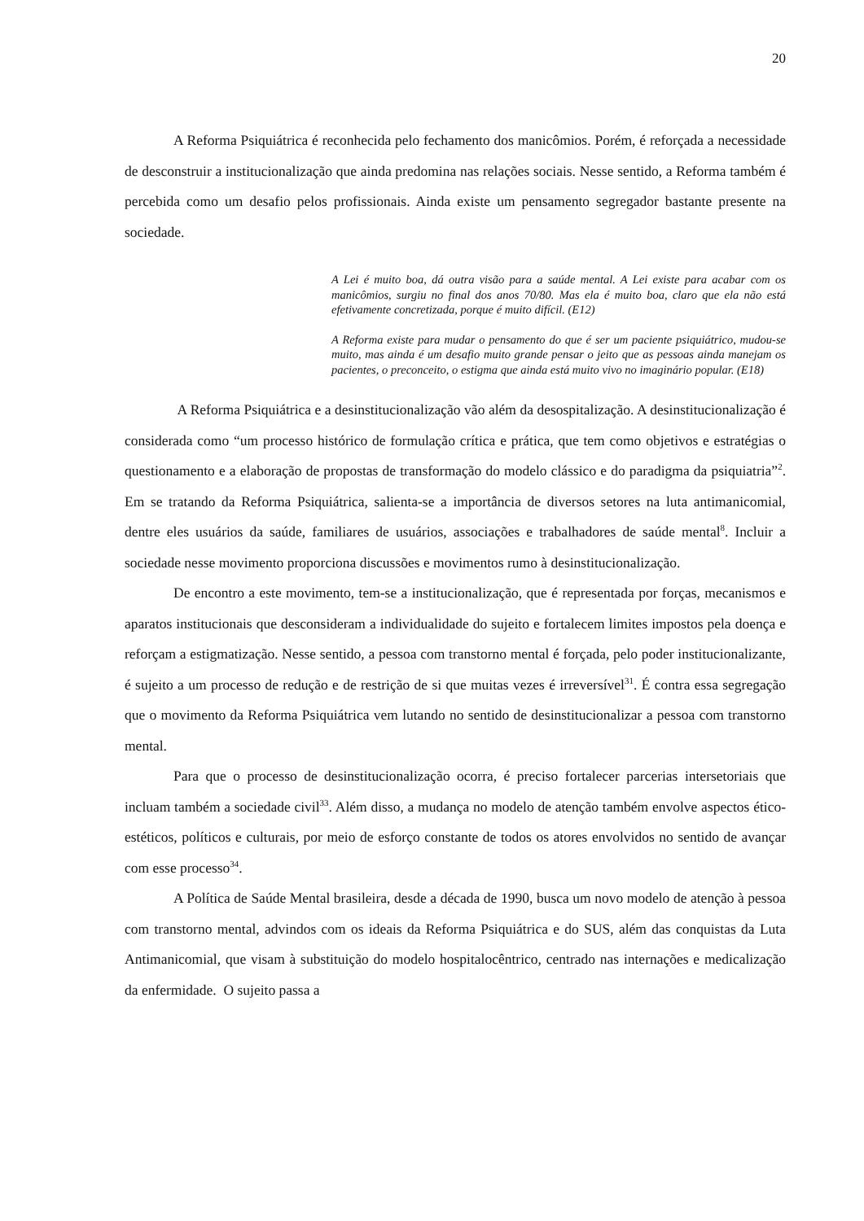20
A Reforma Psiquiátrica é reconhecida pelo fechamento dos manicômios. Porém, é reforçada a necessidade de desconstruir a institucionalização que ainda predomina nas relações sociais. Nesse sentido, a Reforma também é percebida como um desafio pelos profissionais. Ainda existe um pensamento segregador bastante presente na sociedade.
A Lei é muito boa, dá outra visão para a saúde mental. A Lei existe para acabar com os manicômios, surgiu no final dos anos 70/80. Mas ela é muito boa, claro que ela não está efetivamente concretizada, porque é muito difícil. (E12)
A Reforma existe para mudar o pensamento do que é ser um paciente psiquiátrico, mudou-se muito, mas ainda é um desafio muito grande pensar o jeito que as pessoas ainda manejam os pacientes, o preconceito, o estigma que ainda está muito vivo no imaginário popular. (E18)
A Reforma Psiquiátrica e a desinstitucionalização vão além da desospitalização. A desinstitucionalização é considerada como “um processo histórico de formulação crítica e prática, que tem como objetivos e estratégias o questionamento e a elaboração de propostas de transformação do modelo clássico e do paradigma da psiquiatria”<sup>2</sup>. Em se tratando da Reforma Psiquiátrica, salienta-se a importância de diversos setores na luta antimanicomial, dentre eles usuários da saúde, familiares de usuários, associações e trabalhadores de saúde mental<sup>8</sup>. Incluir a sociedade nesse movimento proporciona discussões e movimentos rumo à desinstitucionalização.
De encontro a este movimento, tem-se a institucionalização, que é representada por forças, mecanismos e aparatos institucionais que desconsideram a individualidade do sujeito e fortalecem limites impostos pela doença e reforçam a estigmatização. Nesse sentido, a pessoa com transtorno mental é forçada, pelo poder institucionalizante, é sujeito a um processo de redução e de restrição de si que muitas vezes é irreversível<sup>31</sup>. É contra essa segregação que o movimento da Reforma Psiquiátrica vem lutando no sentido de desinstitucionalizar a pessoa com transtorno mental.
Para que o processo de desinstitucionalização ocorra, é preciso fortalecer parcerias intersetoriais que incluam também a sociedade civil<sup>33</sup>. Além disso, a mudança no modelo de atenção também envolve aspectos ético-estéticos, políticos e culturais, por meio de esforço constante de todos os atores envolvidos no sentido de avançar com esse processo<sup>34</sup>.
A Política de Saúde Mental brasileira, desde a década de 1990, busca um novo modelo de atenção à pessoa com transtorno mental, advindos com os ideais da Reforma Psiquiátrica e do SUS, além das conquistas da Luta Antimanicomial, que visam à substituição do modelo hospitalocêntrico, centrado nas internações e medicalização da enfermidade. O sujeito passa a